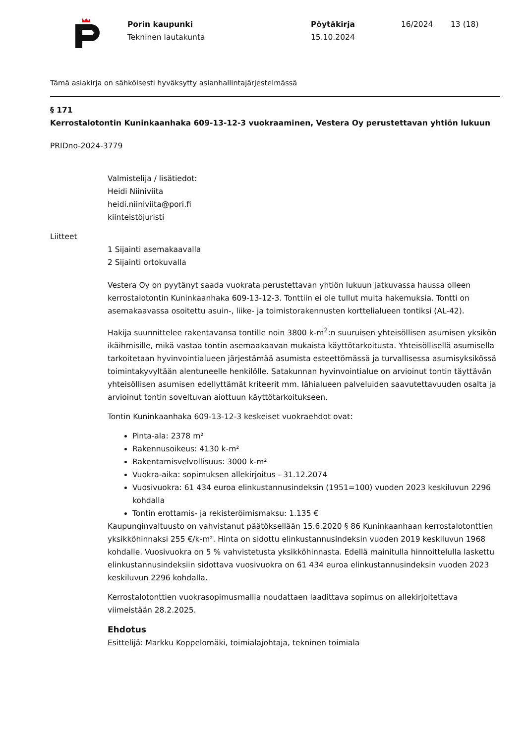Porin kaupunki
Tekninen lautakunta
Pöytäkirja
15.10.2024
16/2024 13 (18)
Tämä asiakirja on sähköisesti hyväksytty asianhallintajärjestelmässä
§ 171
Kerrostalotontin Kuninkaanhaka 609-13-12-3 vuokraaminen, Vestera Oy perustettavan yhtiön lukuun
PRIDno-2024-3779
Valmistelija / lisätiedot:
Heidi Niiniviita
heidi.niiniviita@pori.fi
kiinteistöjuristi
Liitteet
1 Sijainti asemakaavalla
2 Sijainti ortokuvalla
Vestera Oy on pyytänyt saada vuokrata perustettavan yhtiön lukuun jatkuvassa haussa olleen kerrostalotontin Kuninkaanhaka 609-13-12-3. Tonttiin ei ole tullut muita hakemuksia. Tontti on asemakaavassa osoitettu asuin-, liike- ja toimistorakennusten korttelialueen tontiksi (AL-42).
Hakija suunnittelee rakentavansa tontille noin 3800 k-m<sup>2</sup>:n suuruisen yhteisöllisen asumisen yksikön ikäihmisille, mikä vastaa tontin asemaakaavan mukaista käyttötarkoitusta. Yhteisöllisellä asumisella tarkoitetaan hyvinvointialueen järjestämää asumista esteettömässä ja turvallisessa asumisyksikössä toimintakyvyltään alentuneelle henkilölle. Satakunnan hyvinvointialue on arvioinut tontin täyttävän yhteisöllisen asumisen edellyttämät kriteerit mm. lähialueen palveluiden saavutettavuuden osalta ja arvioinut tontin soveltuvan aiottuun käyttötarkoitukseen.
Tontin Kuninkaanhaka 609-13-12-3 keskeiset vuokraehdot ovat:
Pinta-ala: 2378 m²
Rakennusoikeus: 4130 k-m²
Rakentamisvelvollisuus: 3000 k-m²
Vuokra-aika: sopimuksen allekirjoitus - 31.12.2074
Vuosivuokra: 61 434 euroa elinkustannusindeksin (1951=100) vuoden 2023 keskiluvun 2296 kohdalla
Tontin erottamis- ja rekisteröimismaksu: 1.135 €
Kaupunginvaltuusto on vahvistanut päätöksellään 15.6.2020 § 86 Kuninkaanhaan kerrostalotonttien yksikköhinnaksi 255 €/k-m². Hinta on sidottu elinkustannusindeksin vuoden 2019 keskiluvun 1968 kohdalle. Vuosivuokra on 5 % vahvistetusta yksikköhinnasta. Edellä mainitulla hinnoittelulla laskettu elinkustannusindeksiin sidottava vuosivuokra on 61 434 euroa elinkustannusindeksin vuoden 2023 keskiluvun 2296 kohdalla.
Kerrostalotonttien vuokrasopimusmallia noudattaen laadittava sopimus on allekirjoitettava viimeistään 28.2.2025.
Ehdotus
Esittelijä: Markku Koppelomäki, toimialajohtaja, tekninen toimiala